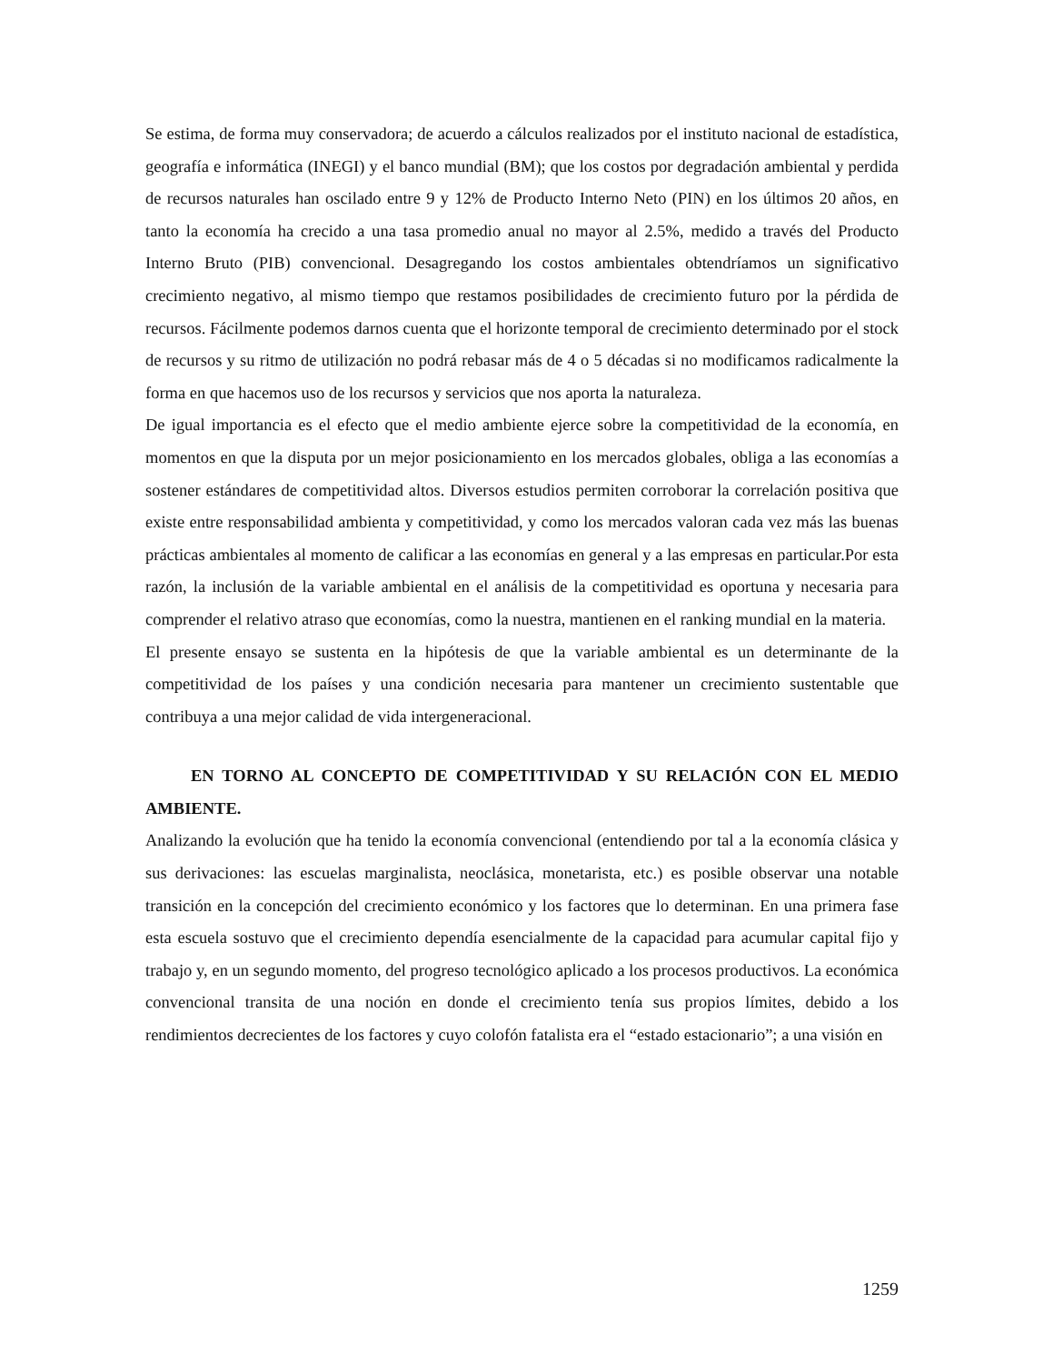Se estima, de forma muy conservadora; de acuerdo a cálculos realizados por el instituto nacional de estadística, geografía e informática (INEGI) y el banco mundial (BM); que los costos por degradación ambiental y perdida de recursos naturales han oscilado entre 9 y 12% de Producto Interno Neto (PIN) en los últimos 20 años, en tanto la economía ha crecido a una tasa promedio anual no mayor al 2.5%, medido a través del Producto Interno Bruto (PIB) convencional. Desagregando los costos ambientales obtendríamos un significativo crecimiento negativo, al mismo tiempo que restamos posibilidades de crecimiento futuro por la pérdida de recursos. Fácilmente podemos darnos cuenta que el horizonte temporal de crecimiento determinado por el stock de recursos y su ritmo de utilización no podrá rebasar más de 4 o 5 décadas si no modificamos radicalmente la forma en que hacemos uso de los recursos y servicios que nos aporta la naturaleza.
De igual importancia es el efecto que el medio ambiente ejerce sobre la competitividad de la economía, en momentos en que la disputa por un mejor posicionamiento en los mercados globales, obliga a las economías a sostener estándares de competitividad altos. Diversos estudios permiten corroborar la correlación positiva que existe entre responsabilidad ambienta y competitividad, y como los mercados valoran cada vez más las buenas prácticas ambientales al momento de calificar a las economías en general y a las empresas en particular.Por esta razón, la inclusión de la variable ambiental en el análisis de la competitividad es oportuna y necesaria para comprender el relativo atraso que economías, como la nuestra, mantienen en el ranking mundial en la materia.
El presente ensayo se sustenta en la hipótesis de que la variable ambiental es un determinante de la competitividad de los países y una condición necesaria para mantener un crecimiento sustentable que contribuya a una mejor calidad de vida intergeneracional.
EN TORNO AL CONCEPTO DE COMPETITIVIDAD Y SU RELACIÓN CON EL MEDIO AMBIENTE.
Analizando la evolución que ha tenido la economía convencional (entendiendo por tal a la economía clásica y sus derivaciones: las escuelas marginalista, neoclásica, monetarista, etc.) es posible observar una notable transición en la concepción del crecimiento económico y los factores que lo determinan. En una primera fase esta escuela sostuvo que el crecimiento dependía esencialmente de la capacidad para acumular capital fijo y trabajo y, en un segundo momento, del progreso tecnológico aplicado a los procesos productivos. La económica convencional transita de una noción en donde el crecimiento tenía sus propios límites, debido a los rendimientos decrecientes de los factores y cuyo colofón fatalista era el “estado estacionario”; a una visión en
1259